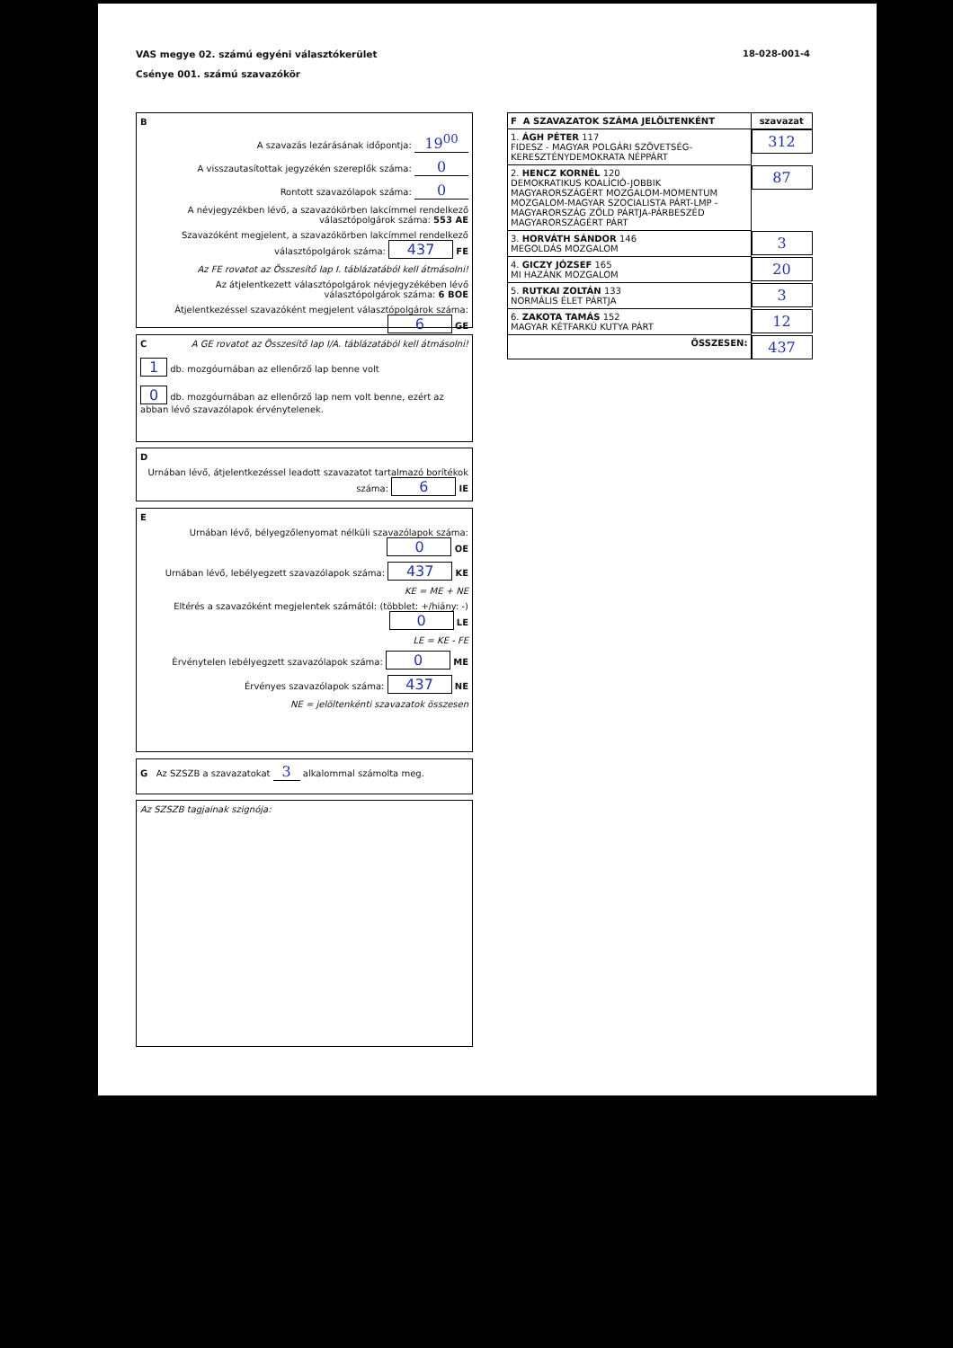VAS megye 02. számú egyéni választókerület
Csénye 001. számú szavazókör
18-028-001-4
B
A szavazás lezárásának időpontja: 19<sup>00</sup>
A visszautasítottak jegyzékén szereplők száma: 0
Rontott szavazólapok száma: 0
A névjegyzékben lévő, a szavazókörben lakcímmel rendelkező választópolgárok száma: 553 AE
Szavazóként megjelent, a szavazókörben lakcímmel rendelkező választópolgárok száma: 437 FE
Az FE rovatot az Összesítő lap I. táblázatából kell átmásolni!
Az átjelentkezett választópolgárok névjegyzékében lévő választópolgárok száma: 6 BOE
Átjelentkezéssel szavazóként megjelent választópolgárok száma: 6 GE
A GE rovatot az Összesítő lap I/A. táblázatából kell átmásolni!
C
1 db. mozgóurnában az ellenőrző lap benne volt
0 db. mozgóurnában az ellenőrző lap nem volt benne, ezért az abban lévő szavazólapok érvénytelenek.
D
Urnában lévő, átjelentkezéssel leadott szavazatot tartalmazó borítékok száma: 6 IE
E
Urnában lévő, bélyegzőlenyomat nélküli szavazólapok száma: 0 OE
Urnában lévő, lebélyegzett szavazólapok száma: 437 KE
KE = ME + NE
Eltérés a szavazóként megjelentek számától: (többlet: +/hiány: -) 0 LE
LE = KE - FE
Érvénytelen lebélyegzett szavazólapok száma: 0 ME
Érvényes szavazólapok száma: 437 NE
NE = jelöltenkénti szavazatok összesen
G Az SZSZB a szavazatokat 3 alkalommal számolta meg.
Az SZSZB tagjainak szignója:
| F A SZAVAZATOK SZÁMA JELÖLTENKÉNT | szavazat |
| --- | --- |
| 1. ÁGH PÉTER 117 FIDESZ - MAGYAR POLGÁRI SZÖVETSÉG-KERESZTÉNYDEMOKRATA NÉPPÁRT | 312 |
| 2. HENCZ KORNÉL 120 DEMOKRATIKUS KOALÍCIÓ-JOBBIK MAGYARORSZÁGÉRT MOZGALOM-MOMENTUM MOZGALOM-MAGYAR SZOCIALISTA PÁRT-LMP - MAGYARORSZÁG ZÖLD PÁRTJA-PÁRBESZÉD MAGYARORSZÁGÉRT PÁRT | 87 |
| 3. HORVÁTH SÁNDOR 146 MEGOLDÁS MOZGALOM | 3 |
| 4. GICZY JÓZSEF 165 MI HAZÁNK MOZGALOM | 20 |
| 5. RUTKAI ZOLTÁN 133 NORMÁLIS ÉLET PÁRTJA | 3 |
| 6. ZAKOTA TAMÁS 152 MAGYAR KÉTFARKÚ KUTYA PÁRT | 12 |
| ÖSSZESEN: | 437 |